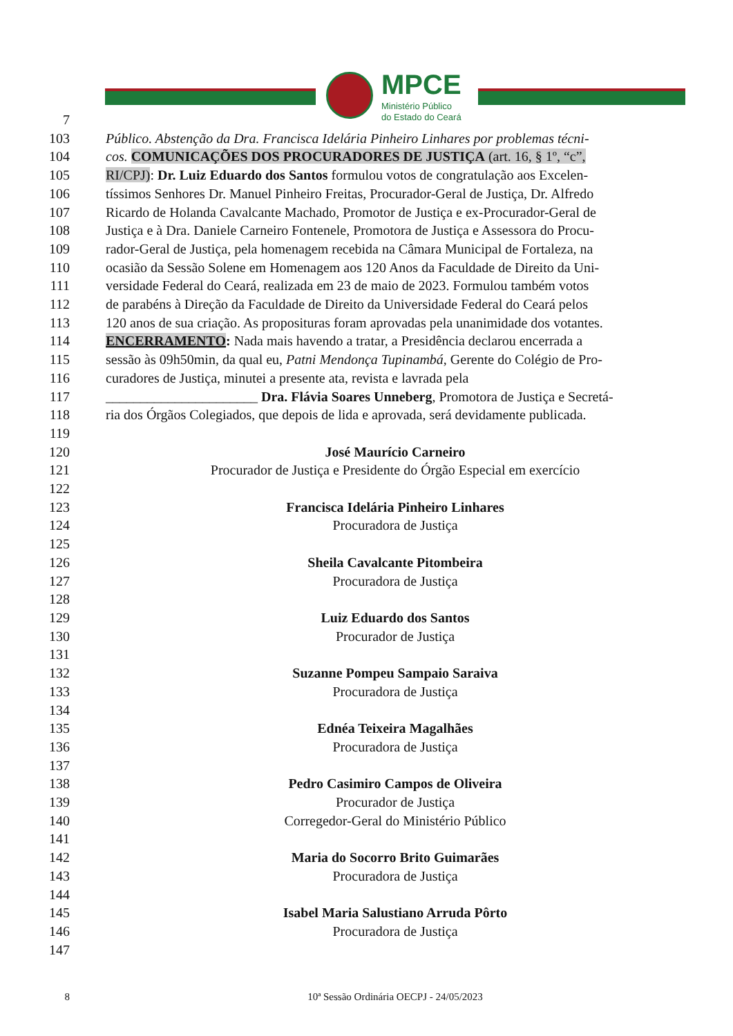MPCE
Ministério Público
do Estado do Ceará
7
103 Público. Abstenção da Dra. Francisca Idelária Pinheiro Linhares por problemas técni-
104 cos. COMUNICAÇÕES DOS PROCURADORES DE JUSTIÇA (art. 16, § 1º, “c”,
105 RI/CPJ): Dr. Luiz Eduardo dos Santos formulou votos de congratulação aos Excelen-
106 tíssimos Senhores Dr. Manuel Pinheiro Freitas, Procurador-Geral de Justiça, Dr. Alfredo
107 Ricardo de Holanda Cavalcante Machado, Promotor de Justiça e ex-Procurador-Geral de
108 Justiça e à Dra. Daniele Carneiro Fontenele, Promotora de Justiça e Assessora do Procu-
109 rador-Geral de Justiça, pela homenagem recebida na Câmara Municipal de Fortaleza, na
110 ocasião da Sessão Solene em Homenagem aos 120 Anos da Faculdade de Direito da Uni-
111 versidade Federal do Ceará, realizada em 23 de maio de 2023. Formulou também votos
112 de parabéns à Direção da Faculdade de Direito da Universidade Federal do Ceará pelos
113 120 anos de sua criação. As proposituras foram aprovadas pela unanimidade dos votantes.
114 ENCERRAMENTO: Nada mais havendo a tratar, a Presidência declarou encerrada a
115 sessão às 09h50min, da qual eu, Patni Mendonça Tupinambá, Gerente do Colégio de Pro-
116 curadores de Justiça, minutei a presente ata, revista e lavrada pela
117 ______________________ Dra. Flávia Soares Unneberg, Promotora de Justiça e Secretá-
118 ria dos Órgãos Colegiados, que depois de lida e aprovada, será devidamente publicada.
119
120 José Maurício Carneiro
121 Procurador de Justiça e Presidente do Órgão Especial em exercício
122
123 Francisca Idelária Pinheiro Linhares
124 Procuradora de Justiça
125
126 Sheila Cavalcante Pitombeira
127 Procuradora de Justiça
128
129 Luiz Eduardo dos Santos
130 Procurador de Justiça
131
132 Suzanne Pompeu Sampaio Saraiva
133 Procuradora de Justiça
134
135 Ednéa Teixeira Magalhães
136 Procuradora de Justiça
137
138 Pedro Casimiro Campos de Oliveira
139 Procurador de Justiça
140 Corregedor-Geral do Ministério Público
141
142 Maria do Socorro Brito Guimarães
143 Procuradora de Justiça
144
145 Isabel Maria Salustiano Arruda Pôrto
146 Procuradora de Justiça
147
8 10ª Sessão Ordinária OECPJ - 24/05/2023